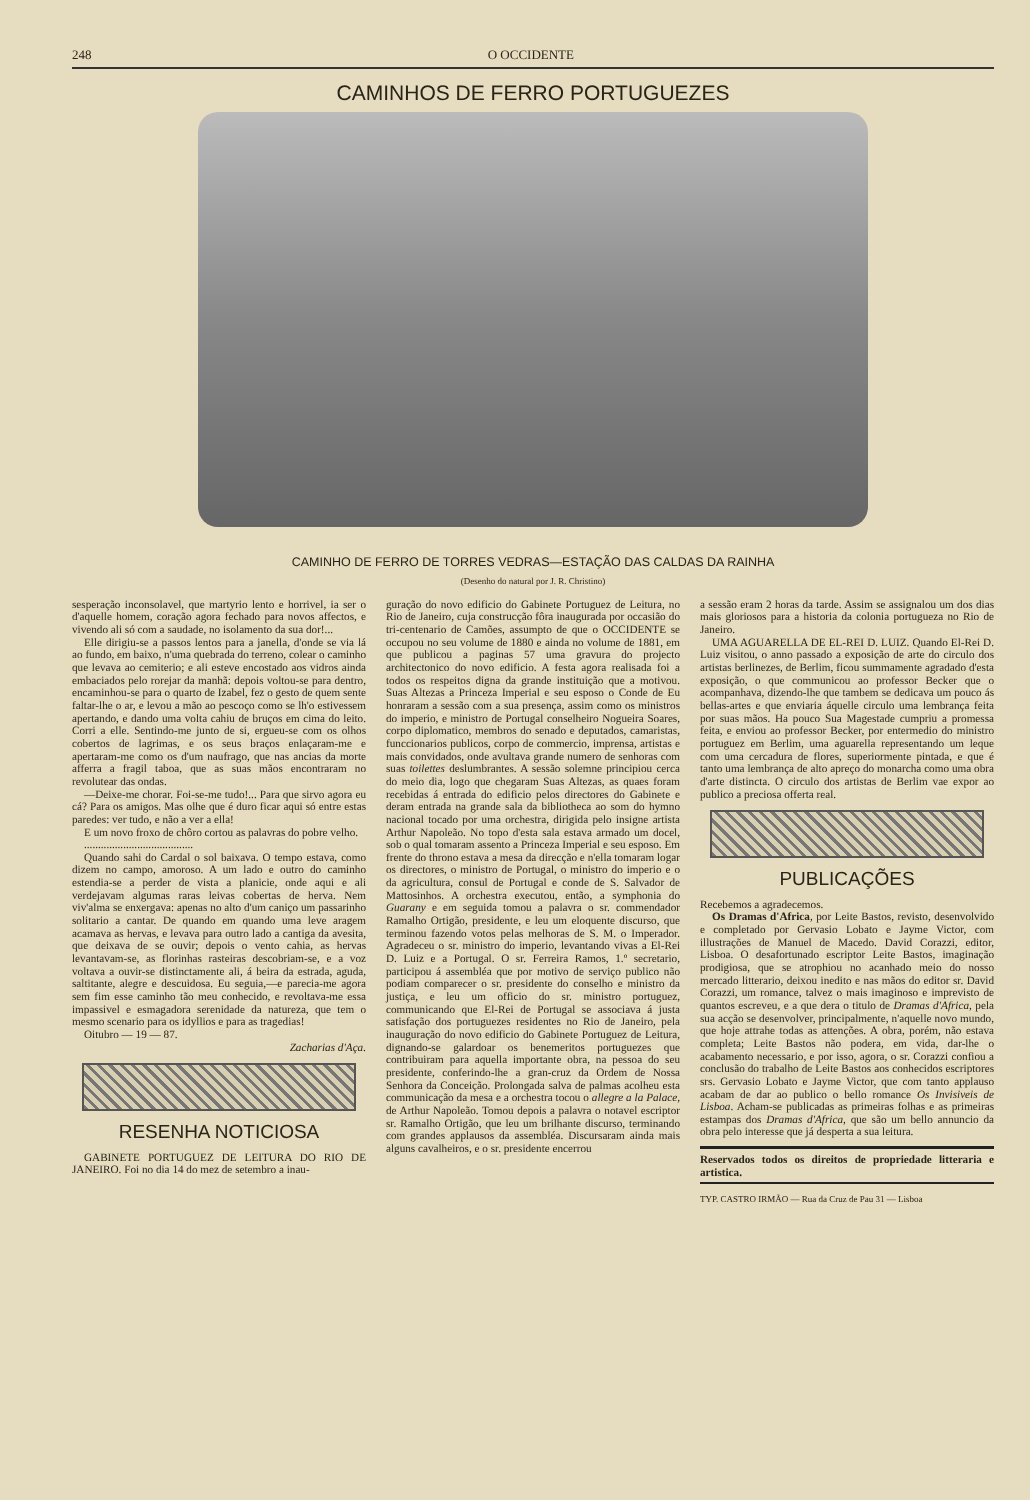248 O OCCIDENTE
CAMINHOS DE FERRO PORTUGUEZES
CAMINHO DE FERRO DE TORRES VEDRAS—ESTAÇÃO DAS CALDAS DA RAINHA
(Desenho do natural por J. R. Christino)
sesperação inconsolavel, que martyrio lento e horrivel, ia ser o d'aquelle homem, coração agora fechado para novos affectos, e vivendo ali só com a saudade, no isolamento da sua dor!...
Elle dirigiu-se a passos lentos para a janella, d'onde se via lá ao fundo, em baixo, n'uma quebrada do terreno, colear o caminho que levava ao cemiterio; e ali esteve encostado aos vidros ainda embaciados pelo rorejar da manhã: depois voltou-se para dentro, encaminhou-se para o quarto de Izabel, fez o gesto de quem sente faltar-lhe o ar, e levou a mão ao pescoço como se lh'o estivessem apertando, e dando uma volta cahiu de bruços em cima do leito. Corri a elle. Sentindo-me junto de si, ergueu-se com os olhos cobertos de lagrimas, e os seus braços enlaçaram-me e apertaram-me como os d'um naufrago, que nas ancias da morte afferra a fragil taboa, que as suas mãos encontraram no revolutear das ondas.
—Deixe-me chorar. Foi-se-me tudo!... Para que sirvo agora eu cá? Para os amigos. Mas olhe que é duro ficar aqui só entre estas paredes: ver tudo, e não a ver a ella!
E um novo froxo de chôro cortou as palavras do pobre velho.
.......................................
Quando sahi do Cardal o sol baixava. O tempo estava, como dizem no campo, amoroso. A um lado e outro do caminho estendia-se a perder de vista a planicie, onde aqui e ali verdejavam algumas raras leivas cobertas de herva. Nem viv'alma se enxergava: apenas no alto d'um caniço um passarinho solitario a cantar. De quando em quando uma leve aragem acamava as hervas, e levava para outro lado a cantiga da avesita, que deixava de se ouvir; depois o vento cahia, as hervas levantavam-se, as florinhas rasteiras descobriam-se, e a voz voltava a ouvir-se distinctamente ali, á beira da estrada, aguda, saltitante, alegre e descuidosa. Eu seguia,—e parecia-me agora sem fim esse caminho tão meu conhecido, e revoltava-me essa impassivel e esmagadora serenidade da natureza, que tem o mesmo scenario para os idyllios e para as tragedias!
Oitubro — 19 — 87.
Zacharias d'Aça.
RESENHA NOTICIOSA
GABINETE PORTUGUEZ DE LEITURA DO RIO DE JANEIRO. Foi no dia 14 do mez de setembro a inau-
guração do novo edificio do Gabinete Portuguez de Leitura, no Rio de Janeiro, cuja construcção fôra inaugurada por occasião do tri-centenario de Camões, assumpto de que o OCCIDENTE se occupou no seu volume de 1880 e ainda no volume de 1881, em que publicou a paginas 57 uma gravura do projecto architectonico do novo edificio. A festa agora realisada foi a todos os respeitos digna da grande instituição que a motivou. Suas Altezas a Princeza Imperial e seu esposo o Conde de Eu honraram a sessão com a sua presença, assim como os ministros do imperio, e ministro de Portugal conselheiro Nogueira Soares, corpo diplomatico, membros do senado e deputados, camaristas, funccionarios publicos, corpo de commercio, imprensa, artistas e mais convidados, onde avultava grande numero de senhoras com suas toilettes deslumbrantes. A sessão solemne principiou cerca do meio dia, logo que chegaram Suas Altezas, as quaes foram recebidas á entrada do edificio pelos directores do Gabinete e deram entrada na grande sala da bibliotheca ao som do hymno nacional tocado por uma orchestra, dirigida pelo insigne artista Arthur Napoleão. No topo d'esta sala estava armado um docel, sob o qual tomaram assento a Princeza Imperial e seu esposo. Em frente do throno estava a mesa da direcção e n'ella tomaram logar os directores, o ministro de Portugal, o ministro do imperio e o da agricultura, consul de Portugal e conde de S. Salvador de Mattosinhos. A orchestra executou, então, a symphonia do Guarany e em seguida tomou a palavra o sr. commendador Ramalho Ortigão, presidente, e leu um eloquente discurso, que terminou fazendo votos pelas melhoras de S. M. o Imperador. Agradeceu o sr. ministro do imperio, levantando vivas a El-Rei D. Luiz e a Portugal. O sr. Ferreira Ramos, 1.º secretario, participou á assembléa que por motivo de serviço publico não podiam comparecer o sr. presidente do conselho e ministro da justiça, e leu um officio do sr. ministro portuguez, communicando que El-Rei de Portugal se associava á justa satisfação dos portuguezes residentes no Rio de Janeiro, pela inauguração do novo edificio do Gabinete Portuguez de Leitura, dignando-se galardoar os benemeritos portuguezes que contribuiram para aquella importante obra, na pessoa do seu presidente, conferindo-lhe a gran-cruz da Ordem de Nossa Senhora da Conceição. Prolongada salva de palmas acolheu esta communicação da mesa e a orchestra tocou o allegre a la Palace, de Arthur Napoleão. Tomou depois a palavra o notavel escriptor sr. Ramalho Ortigão, que leu um brilhante discurso, terminando com grandes applausos da assembléa. Discursaram ainda mais alguns cavalheiros, e o sr. presidente encerrou
a sessão eram 2 horas da tarde. Assim se assignalou um dos dias mais gloriosos para a historia da colonia portugueza no Rio de Janeiro.
UMA AGUARELLA DE EL-REI D. LUIZ. Quando El-Rei D. Luiz visitou, o anno passado a exposição de arte do circulo dos artistas berlinezes, de Berlim, ficou summamente agradado d'esta exposição, o que communicou ao professor Becker que o acompanhava, dizendo-lhe que tambem se dedicava um pouco ás bellas-artes e que enviaria áquelle circulo uma lembrança feita por suas mãos. Ha pouco Sua Magestade cumpriu a promessa feita, e enviou ao professor Becker, por entermedio do ministro portuguez em Berlim, uma aguarella representando um leque com uma cercadura de flores, superiormente pintada, e que é tanto uma lembrança de alto apreço do monarcha como uma obra d'arte distincta. O circulo dos artistas de Berlim vae expor ao publico a preciosa offerta real.
PUBLICAÇÕES
Recebemos a agradecemos.
Os Dramas d'Africa, por Leite Bastos, revisto, desenvolvido e completado por Gervasio Lobato e Jayme Victor, com illustrações de Manuel de Macedo. David Corazzi, editor, Lisboa. O desafortunado escriptor Leite Bastos, imaginação prodigiosa, que se atrophiou no acanhado meio do nosso mercado litterario, deixou inedito e nas mãos do editor sr. David Corazzi, um romance, talvez o mais imaginoso e imprevisto de quantos escreveu, e a que dera o titulo de Dramas d'Africa, pela sua acção se desenvolver, principalmente, n'aquelle novo mundo, que hoje attrahe todas as attenções. A obra, porém, não estava completa; Leite Bastos não podera, em vida, dar-lhe o acabamento necessario, e por isso, agora, o sr. Corazzi confiou a conclusão do trabalho de Leite Bastos aos conhecidos escriptores srs. Gervasio Lobato e Jayme Victor, que com tanto applauso acabam de dar ao publico o bello romance Os Invisiveis de Lisboa. Acham-se publicadas as primeiras folhas e as primeiras estampas dos Dramas d'Africa, que são um bello annuncio da obra pelo interesse que já desperta a sua leitura.
Reservados todos os direitos de propriedade litteraria e artistica.
TYP. CASTRO IRMÃO — Rua da Cruz de Pau 31 — Lisboa